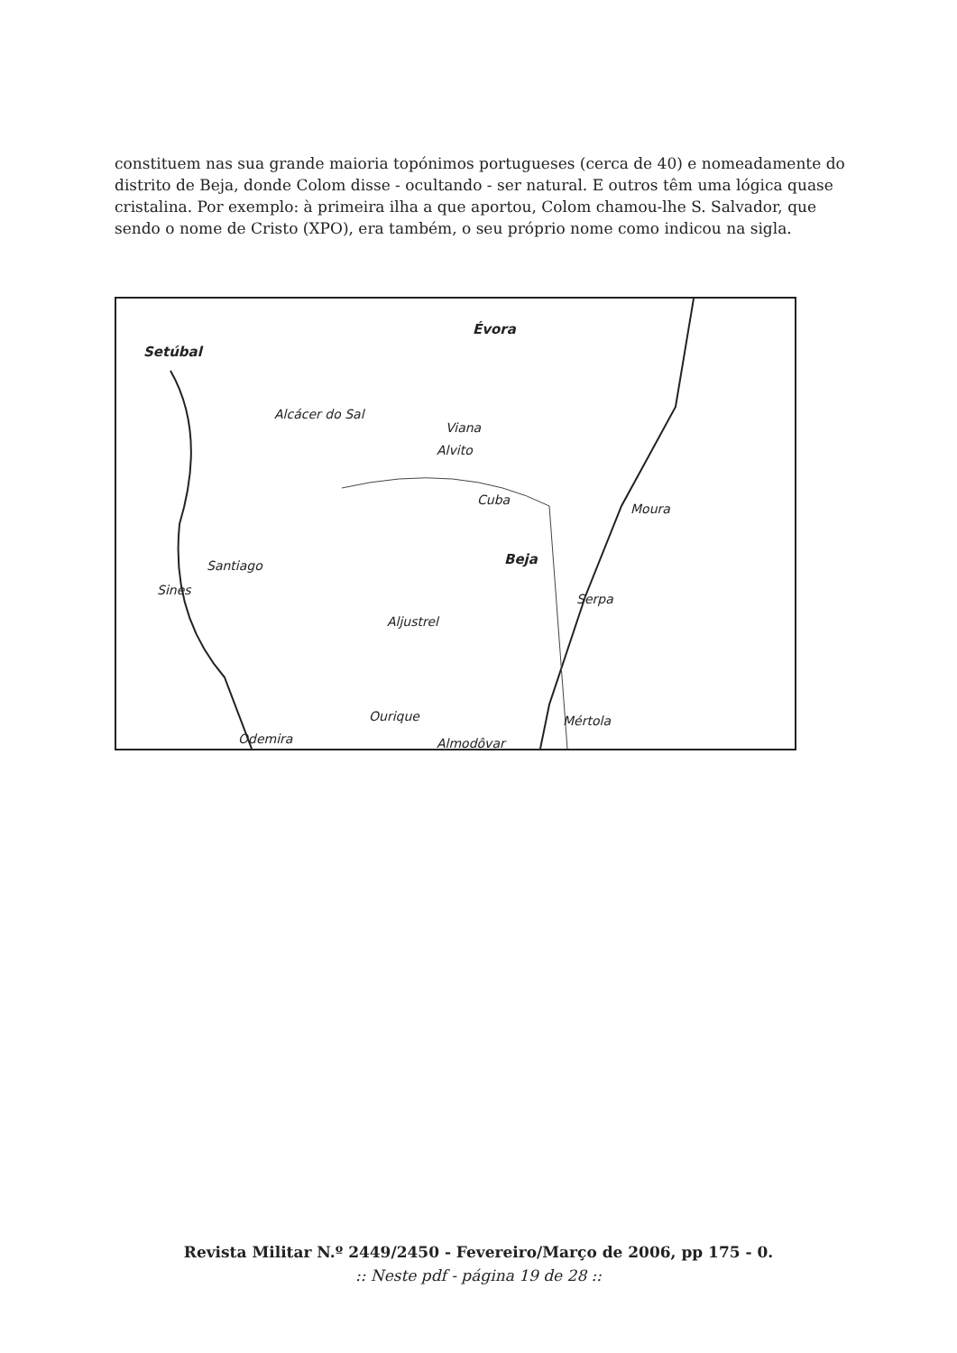constituem nas sua grande maioria topónimos portugueses (cerca de 40) e nomeadamente do distrito de Beja, donde Colom disse - ocultando - ser natural. E outros têm uma lógica quase cristalina. Por exemplo: à primeira ilha a que aportou, Colom chamou-lhe S. Salvador, que sendo o nome de Cristo (XPO), era também, o seu próprio nome como indicou na sigla.
Setúbal
Évora
Alcácer do Sal
Viana
Alvito
Cuba
Moura
Santiago Beja
Sines
Serpa
Aljustrel
Ourique Mértola
Odemira Almodôvar
Revista Militar N.º 2449/2450 - Fevereiro/Março de 2006, pp 175 - 0.
:: Neste pdf - página 19 de 28 ::